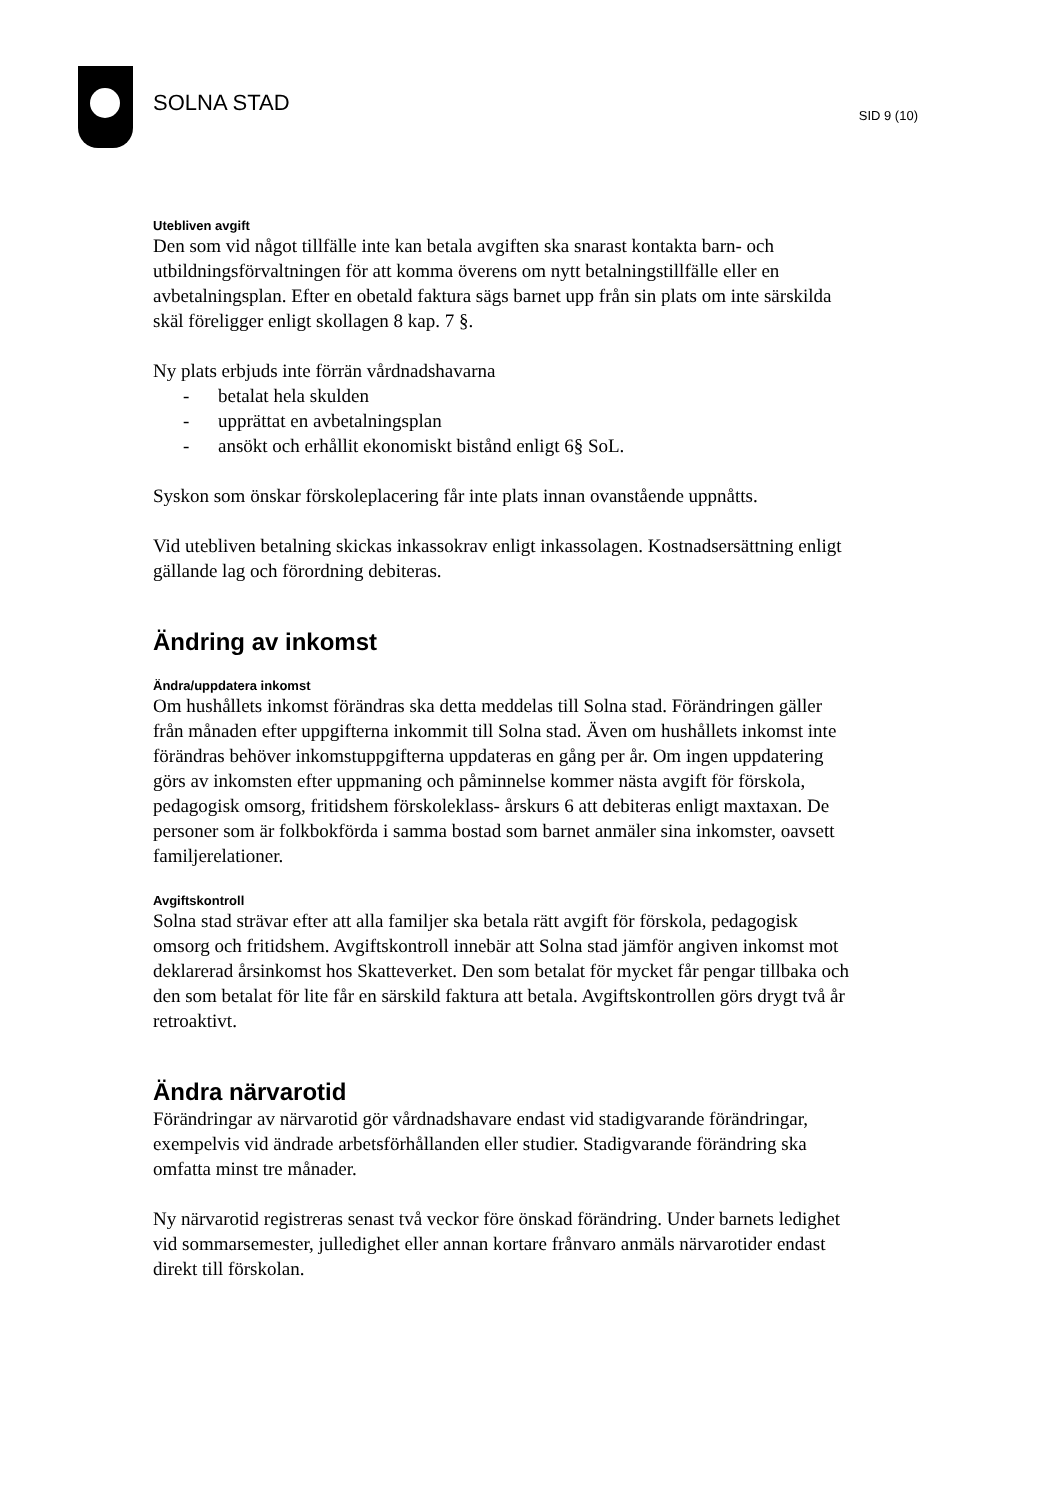SOLNA STAD SID 9 (10)
Utebliven avgift
Den som vid något tillfälle inte kan betala avgiften ska snarast kontakta barn- och utbildningsförvaltningen för att komma överens om nytt betalningstillfälle eller en avbetalningsplan. Efter en obetald faktura sägs barnet upp från sin plats om inte särskilda skäl föreligger enligt skollagen 8 kap. 7 §.
Ny plats erbjuds inte förrän vårdnadshavarna
- betalat hela skulden
- upprättat en avbetalningsplan
- ansökt och erhållit ekonomiskt bistånd enligt 6§ SoL.
Syskon som önskar förskoleplacering får inte plats innan ovanstående uppnåtts.
Vid utebliven betalning skickas inkassokrav enligt inkassolagen. Kostnadsersättning enligt gällande lag och förordning debiteras.
Ändring av inkomst
Ändra/uppdatera inkomst
Om hushållets inkomst förändras ska detta meddelas till Solna stad. Förändringen gäller från månaden efter uppgifterna inkommit till Solna stad. Även om hushållets inkomst inte förändras behöver inkomstuppgifterna uppdateras en gång per år. Om ingen uppdatering görs av inkomsten efter uppmaning och påminnelse kommer nästa avgift för förskola, pedagogisk omsorg, fritidshem förskoleklass- årskurs 6 att debiteras enligt maxtaxan. De personer som är folkbokförda i samma bostad som barnet anmäler sina inkomster, oavsett familjerelationer.
Avgiftskontroll
Solna stad strävar efter att alla familjer ska betala rätt avgift för förskola, pedagogisk omsorg och fritidshem. Avgiftskontroll innebär att Solna stad jämför angiven inkomst mot deklarerad årsinkomst hos Skatteverket. Den som betalat för mycket får pengar tillbaka och den som betalat för lite får en särskild faktura att betala. Avgiftskontrollen görs drygt två år retroaktivt.
Ändra närvarotid
Förändringar av närvarotid gör vårdnadshavare endast vid stadigvarande förändringar, exempelvis vid ändrade arbetsförhållanden eller studier. Stadigvarande förändring ska omfatta minst tre månader.
Ny närvarotid registreras senast två veckor före önskad förändring. Under barnets ledighet vid sommarsemester, julledighet eller annan kortare frånvaro anmäls närvarotider endast direkt till förskolan.